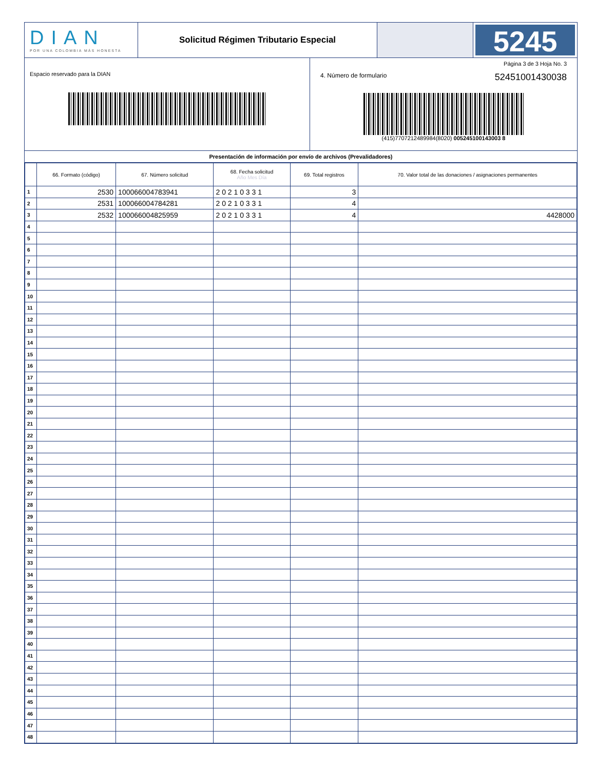DIAN
POR UNA COLOMBIA MÁS HONESTA
Solicitud Régimen Tributario Especial
5245
Espacio reservado para la DIAN
Página 3 de 3 Hoja No. 3
4. Número de formulario 52451001430038
(415)7707212489984(8020) 005245100143003 8
Presentación de información por envío de archivos (Prevalidadores)
| | 66. Formato (código) | 67. Número solicitud | 68. Fecha solicitud Año Mes Día | 69. Total registros | 70. Valor total de las donaciones / asignaciones permanentes |
| --- | --- | --- | --- | --- | --- |
| 1 | 2530 | 100066004783941 | 2 0 2 1 0 3 3 1 | 3 | |
| 2 | 2531 | 100066004784281 | 2 0 2 1 0 3 3 1 | 4 | |
| 3 | 2532 | 100066004825959 | 2 0 2 1 0 3 3 1 | 4 | 4428000 |
| 4 | | | | | |
| 5 | | | | | |
| 6 | | | | | |
| 7 | | | | | |
| 8 | | | | | |
| 9 | | | | | |
| 10 | | | | | |
| 11 | | | | | |
| 12 | | | | | |
| 13 | | | | | |
| 14 | | | | | |
| 15 | | | | | |
| 16 | | | | | |
| 17 | | | | | |
| 18 | | | | | |
| 19 | | | | | |
| 20 | | | | | |
| 21 | | | | | |
| 22 | | | | | |
| 23 | | | | | |
| 24 | | | | | |
| 25 | | | | | |
| 26 | | | | | |
| 27 | | | | | |
| 28 | | | | | |
| 29 | | | | | |
| 30 | | | | | |
| 31 | | | | | |
| 32 | | | | | |
| 33 | | | | | |
| 34 | | | | | |
| 35 | | | | | |
| 36 | | | | | |
| 37 | | | | | |
| 38 | | | | | |
| 39 | | | | | |
| 40 | | | | | |
| 41 | | | | | |
| 42 | | | | | |
| 43 | | | | | |
| 44 | | | | | |
| 45 | | | | | |
| 46 | | | | | |
| 47 | | | | | |
| 48 | | | | | |